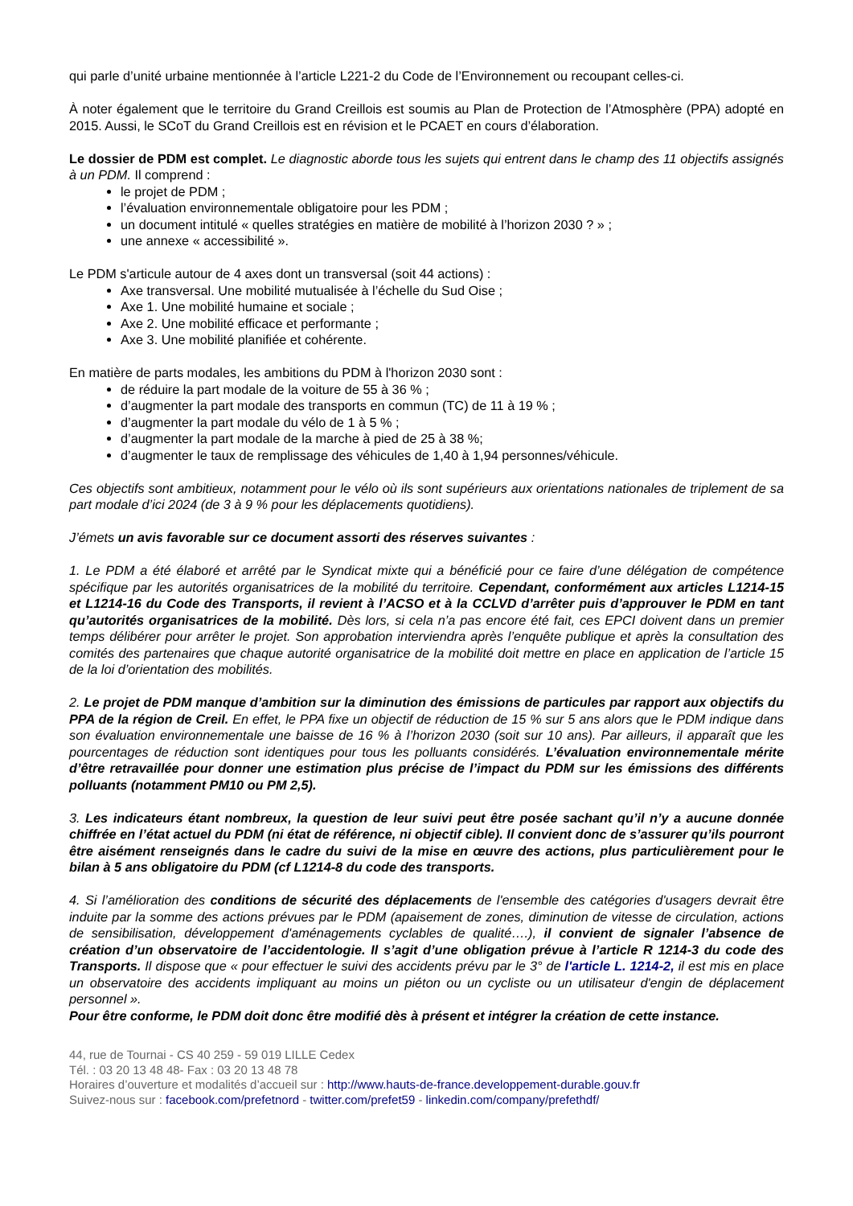qui parle d’unité urbaine mentionnée à l’article L221-2 du Code de l’Environnement ou recoupant celles-ci.
À noter également que le territoire du Grand Creillois est soumis au Plan de Protection de l’Atmosphère (PPA) adopté en 2015. Aussi, le SCoT du Grand Creillois est en révision et le PCAET en cours d’élaboration.
Le dossier de PDM est complet. Le diagnostic aborde tous les sujets qui entrent dans le champ des 11 objectifs assignés à un PDM. Il comprend :
le projet de PDM ;
l’évaluation environnementale obligatoire pour les PDM ;
un document intitulé « quelles stratégies en matière de mobilité à l’horizon 2030 ? » ;
une annexe « accessibilité ».
Le PDM s'articule autour de 4 axes dont un transversal (soit 44 actions) :
Axe transversal. Une mobilité mutualisée à l’échelle du Sud Oise ;
Axe 1. Une mobilité humaine et sociale ;
Axe 2. Une mobilité efficace et performante ;
Axe 3. Une mobilité planifiée et cohérente.
En matière de parts modales, les ambitions du PDM à l'horizon 2030 sont :
de réduire la part modale de la voiture de 55 à 36 % ;
d’augmenter la part modale des transports en commun (TC) de 11 à 19 % ;
d’augmenter la part modale du vélo de 1 à 5 % ;
d’augmenter la part modale de la marche à pied de 25 à 38 %;
d’augmenter le taux de remplissage des véhicules de 1,40 à 1,94 personnes/véhicule.
Ces objectifs sont ambitieux, notamment pour le vélo où ils sont supérieurs aux orientations nationales de triplement de sa part modale d’ici 2024 (de 3 à 9 % pour les déplacements quotidiens).
J’émets un avis favorable sur ce document assorti des réserves suivantes :
1. Le PDM a été élaboré et arrêté par le Syndicat mixte qui a bénéficié pour ce faire d’une délégation de compétence spécifique par les autorités organisatrices de la mobilité du territoire. Cependant, conformément aux articles L1214-15 et L1214-16 du Code des Transports, il revient à l’ACSO et à la CCLVD d’arrêter puis d’approuver le PDM en tant qu’autorités organisatrices de la mobilité. Dès lors, si cela n’a pas encore été fait, ces EPCI doivent dans un premier temps délibérer pour arrêter le projet. Son approbation interviendra après l’enquête publique et après la consultation des comités des partenaires que chaque autorité organisatrice de la mobilité doit mettre en place en application de l’article 15 de la loi d’orientation des mobilités.
2. Le projet de PDM manque d’ambition sur la diminution des émissions de particules par rapport aux objectifs du PPA de la région de Creil. En effet, le PPA fixe un objectif de réduction de 15 % sur 5 ans alors que le PDM indique dans son évaluation environnementale une baisse de 16 % à l’horizon 2030 (soit sur 10 ans). Par ailleurs, il apparaît que les pourcentages de réduction sont identiques pour tous les polluants considérés. L’évaluation environnementale mérite d’être retravaillée pour donner une estimation plus précise de l’impact du PDM sur les émissions des différents polluants (notamment PM10 ou PM 2,5).
3. Les indicateurs étant nombreux, la question de leur suivi peut être posée sachant qu’il n’y a aucune donnée chiffrée en l’état actuel du PDM (ni état de référence, ni objectif cible). Il convient donc de s’assurer qu’ils pourront être aisément renseignés dans le cadre du suivi de la mise en œuvre des actions, plus particulièrement pour le bilan à 5 ans obligatoire du PDM (cf L1214-8 du code des transports.
4. Si l’amélioration des conditions de sécurité des déplacements de l'ensemble des catégories d'usagers devrait être induite par la somme des actions prévues par le PDM (apaisement de zones, diminution de vitesse de circulation, actions de sensibilisation, développement d'aménagements cyclables de qualité….), il convient de signaler l’absence de création d’un observatoire de l’accidentologie. Il s’agit d’une obligation prévue à l’article R 1214-3 du code des Transports. Il dispose que « pour effectuer le suivi des accidents prévu par le 3° de l'article L. 1214-2, il est mis en place un observatoire des accidents impliquant au moins un piéton ou un cycliste ou un utilisateur d'engin de déplacement personnel ».
Pour être conforme, le PDM doit donc être modifié dès à présent et intégrer la création de cette instance.
44, rue de Tournai - CS 40 259 - 59 019 LILLE Cedex
Tél. : 03 20 13 48 48- Fax : 03 20 13 48 78
Horaires d’ouverture et modalités d’accueil sur : http://www.hauts-de-france.developpement-durable.gouv.fr
Suivez-nous sur : facebook.com/prefetnord - twitter.com/prefet59 - linkedin.com/company/prefethdf/